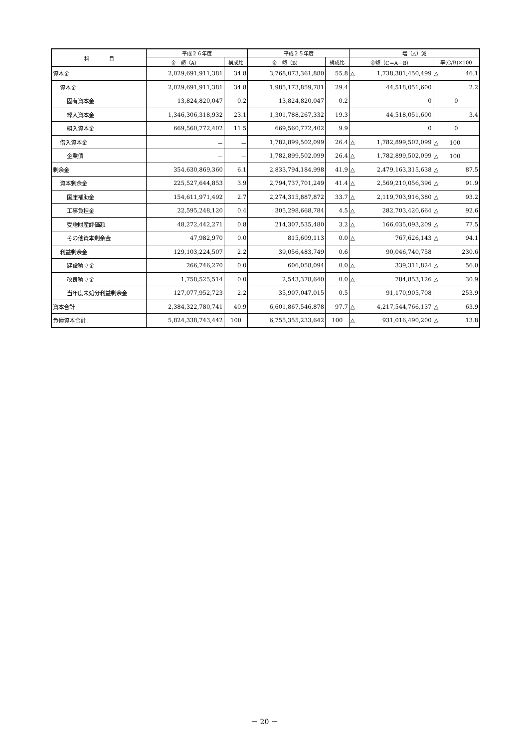| 科 目 | 平成２６年度 | | 平成２５年度 | | 増（△）減 | |
| --- | --- | --- | --- | --- | --- | --- |
| | 金 額（A） | 構成比 | 金 額（B） | 構成比 | 金額（C＝A－B） | 率(C/B)×100 |
| 資本金 | 2,029,691,911,381 | 34.8 | 3,768,073,361,880 | 55.8 | △ 1,738,381,450,499 | △ 46.1 |
| 資本金 | 2,029,691,911,381 | 34.8 | 1,985,173,859,781 | 29.4 | 44,518,051,600 | 2.2 |
| 固有資本金 | 13,824,820,047 | 0.2 | 13,824,820,047 | 0.2 | 0 | 0 |
| 繰入資本金 | 1,346,306,318,932 | 23.1 | 1,301,788,267,332 | 19.3 | 44,518,051,600 | 3.4 |
| 組入資本金 | 669,560,772,402 | 11.5 | 669,560,772,402 | 9.9 | 0 | 0 |
| 借入資本金 | － | － | 1,782,899,502,099 | 26.4 | △ 1,782,899,502,099 | △ 100 |
| 企業債 | － | － | 1,782,899,502,099 | 26.4 | △ 1,782,899,502,099 | △ 100 |
| 剰余金 | 354,630,869,360 | 6.1 | 2,833,794,184,998 | 41.9 | △ 2,479,163,315,638 | △ 87.5 |
| 資本剰余金 | 225,527,644,853 | 3.9 | 2,794,737,701,249 | 41.4 | △ 2,569,210,056,396 | △ 91.9 |
| 国庫補助金 | 154,611,971,492 | 2.7 | 2,274,315,887,872 | 33.7 | △ 2,119,703,916,380 | △ 93.2 |
| 工事負担金 | 22,595,248,120 | 0.4 | 305,298,668,784 | 4.5 | △ 282,703,420,664 | △ 92.6 |
| 受贈財産評価額 | 48,272,442,271 | 0.8 | 214,307,535,480 | 3.2 | △ 166,035,093,209 | △ 77.5 |
| その他資本剰余金 | 47,982,970 | 0.0 | 815,609,113 | 0.0 | △ 767,626,143 | △ 94.1 |
| 利益剰余金 | 129,103,224,507 | 2.2 | 39,056,483,749 | 0.6 | 90,046,740,758 | 230.6 |
| 建設積立金 | 266,746,270 | 0.0 | 606,058,094 | 0.0 | △ 339,311,824 | △ 56.0 |
| 改良積立金 | 1,758,525,514 | 0.0 | 2,543,378,640 | 0.0 | △ 784,853,126 | △ 30.9 |
| 当年度未処分利益剰余金 | 127,077,952,723 | 2.2 | 35,907,047,015 | 0.5 | 91,170,905,708 | 253.9 |
| 資本合計 | 2,384,322,780,741 | 40.9 | 6,601,867,546,878 | 97.7 | △ 4,217,544,766,137 | △ 63.9 |
| 負債資本合計 | 5,824,338,743,442 | 100 | 6,755,355,233,642 | 100 | △ 931,016,490,200 | △ 13.8 |
－ 20 －